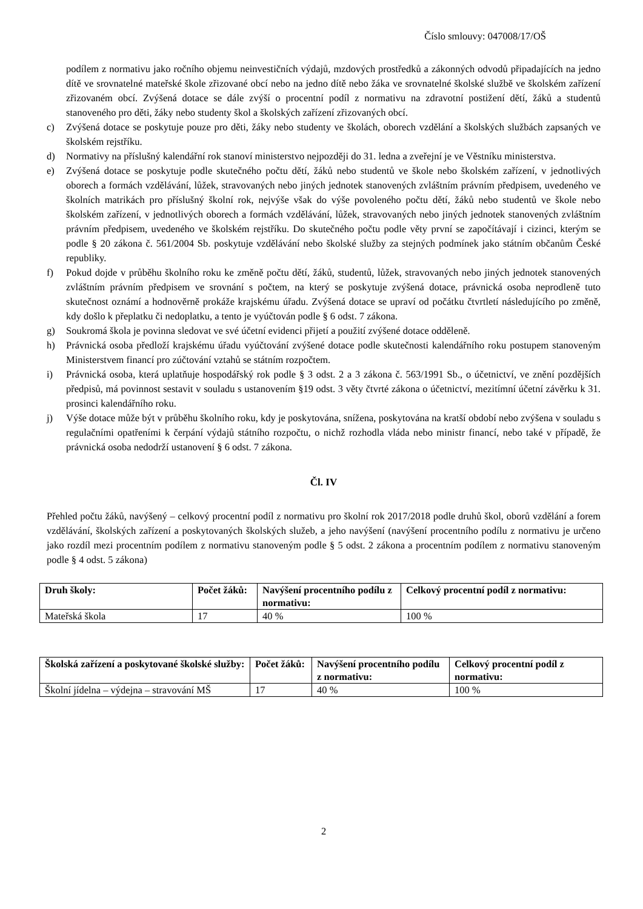Číslo smlouvy: 047008/17/OŠ
podílem z normativu jako ročního objemu neinvestičních výdajů, mzdových prostředků a zákonných odvodů připadajících na jedno dítě ve srovnatelné mateřské škole zřizované obcí nebo na jedno dítě nebo žáka ve srovnatelné školské službě ve školském zařízení zřizovaném obcí. Zvýšená dotace se dále zvýší o procentní podíl z normativu na zdravotní postižení dětí, žáků a studentů stanoveného pro děti, žáky nebo studenty škol a školských zařízení zřizovaných obcí.
c) Zvýšená dotace se poskytuje pouze pro děti, žáky nebo studenty ve školách, oborech vzdělání a školských službách zapsaných ve školském rejstříku.
d) Normativy na příslušný kalendářní rok stanoví ministerstvo nejpozději do 31. ledna a zveřejní je ve Věstníku ministerstva.
e) Zvýšená dotace se poskytuje podle skutečného počtu dětí, žáků nebo studentů ve škole nebo školském zařízení, v jednotlivých oborech a formách vzdělávání, lůžek, stravovaných nebo jiných jednotek stanovených zvláštním právním předpisem, uvedeného ve školních matrikách pro příslušný školní rok, nejvýše však do výše povoleného počtu dětí, žáků nebo studentů ve škole nebo školském zařízení, v jednotlivých oborech a formách vzdělávání, lůžek, stravovaných nebo jiných jednotek stanovených zvláštním právním předpisem, uvedeného ve školském rejstříku. Do skutečného počtu podle věty první se započítávají i cizinci, kterým se podle § 20 zákona č. 561/2004 Sb. poskytuje vzdělávání nebo školské služby za stejných podmínek jako státním občanům České republiky.
f) Pokud dojde v průběhu školního roku ke změně počtu dětí, žáků, studentů, lůžek, stravovaných nebo jiných jednotek stanovených zvláštním právním předpisem ve srovnání s počtem, na který se poskytuje zvýšená dotace, právnická osoba neprodleně tuto skutečnost oznámí a hodnověrně prokáže krajskému úřadu. Zvýšená dotace se upraví od počátku čtvrtletí následujícího po změně, kdy došlo k přeplatku či nedoplatku, a tento je vyúčtován podle § 6 odst. 7 zákona.
g) Soukromá škola je povinna sledovat ve své účetní evidenci přijetí a použití zvýšené dotace odděleně.
h) Právnická osoba předloží krajskému úřadu vyúčtování zvýšené dotace podle skutečnosti kalendářního roku postupem stanoveným Ministerstvem financí pro zúčtování vztahů se státním rozpočtem.
i) Právnická osoba, která uplatňuje hospodářský rok podle § 3 odst. 2 a 3 zákona č. 563/1991 Sb., o účetnictví, ve znění pozdějších předpisů, má povinnost sestavit v souladu s ustanovením §19 odst. 3 věty čtvrté zákona o účetnictví, mezitímní účetní závěrku k 31. prosinci kalendářního roku.
j) Výše dotace může být v průběhu školního roku, kdy je poskytována, snížena, poskytována na kratší období nebo zvýšena v souladu s regulačními opatřeními k čerpání výdajů státního rozpočtu, o nichž rozhodla vláda nebo ministr financí, nebo také v případě, že právnická osoba nedodrží ustanovení § 6 odst. 7 zákona.
Čl. IV
Přehled počtu žáků, navýšený – celkový procentní podíl z normativu pro školní rok 2017/2018 podle druhů škol, oborů vzdělání a forem vzdělávání, školských zařízení a poskytovaných školských služeb, a jeho navýšení (navýšení procentního podílu z normativu je určeno jako rozdíl mezi procentním podílem z normativu stanoveným podle § 5 odst. 2 zákona a procentním podílem z normativu stanoveným podle § 4 odst. 5 zákona)
| Druh školy: | Počet žáků: | Navýšení procentního podílu z normativu: | Celkový procentní podíl z normativu: |
| --- | --- | --- | --- |
| Mateřská škola | 17 | 40 % | 100 % |
| Školská zařízení a poskytované školské služby: | Počet žáků: | Navýšení procentního podílu z normativu: | Celkový procentní podíl z normativu: |
| --- | --- | --- | --- |
| Školní jídelna – výdejna – stravování MŠ | 17 | 40 % | 100 % |
2